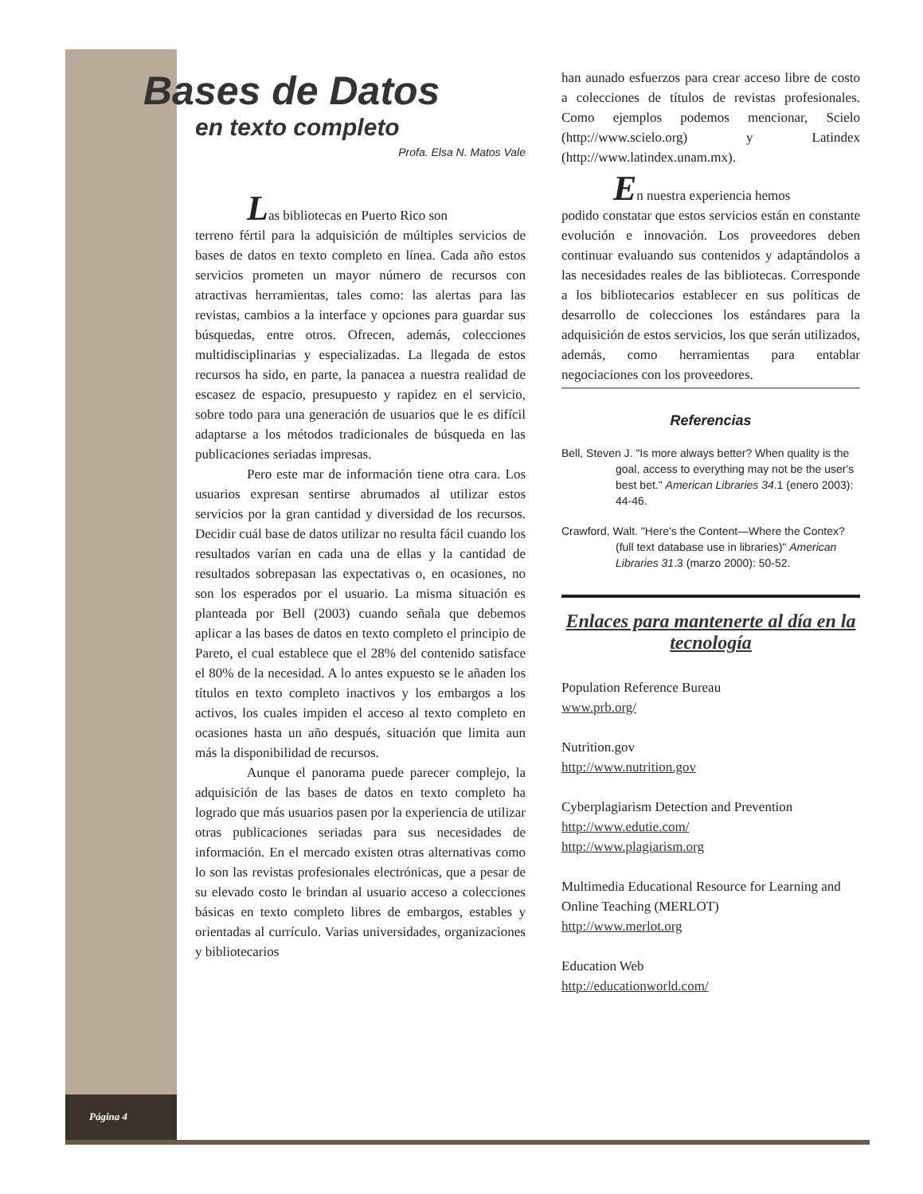Página 4
Bases de Datos
en texto completo
Profa. Elsa N. Matos Vale
Las bibliotecas en Puerto Rico son
terreno fértil para la adquisición de múltiples servicios de bases de datos en texto completo en línea. Cada año estos servicios prometen un mayor número de recursos con atractivas herramientas, tales como: las alertas para las revistas, cambios a la interface y opciones para guardar sus búsquedas, entre otros. Ofrecen, además, colecciones multidisciplinarias y especializadas. La llegada de estos recursos ha sido, en parte, la panacea a nuestra realidad de escasez de espacio, presupuesto y rapidez en el servicio, sobre todo para una generación de usuarios que le es difícil adaptarse a los métodos tradicionales de búsqueda en las publicaciones seriadas impresas.
Pero este mar de información tiene otra cara. Los usuarios expresan sentirse abrumados al utilizar estos servicios por la gran cantidad y diversidad de los recursos. Decidir cuál base de datos utilizar no resulta fácil cuando los resultados varían en cada una de ellas y la cantidad de resultados sobrepasan las expectativas o, en ocasiones, no son los esperados por el usuario. La misma situación es planteada por Bell (2003) cuando señala que debemos aplicar a las bases de datos en texto completo el principio de Pareto, el cual establece que el 28% del contenido satisface el 80% de la necesidad. A lo antes expuesto se le añaden los títulos en texto completo inactivos y los embargos a los activos, los cuales impiden el acceso al texto completo en ocasiones hasta un año después, situación que limita aun más la disponibilidad de recursos.
Aunque el panorama puede parecer complejo, la adquisición de las bases de datos en texto completo ha logrado que más usuarios pasen por la experiencia de utilizar otras publicaciones seriadas para sus necesidades de información. En el mercado existen otras alternativas como lo son las revistas profesionales electrónicas, que a pesar de su elevado costo le brindan al usuario acceso a colecciones básicas en texto completo libres de embargos, estables y orientadas al currículo. Varias universidades, organizaciones y bibliotecarios
han aunado esfuerzos para crear acceso libre de costo a colecciones de títulos de revistas profesionales. Como ejemplos podemos mencionar, Scielo (http://www.scielo.org) y Latindex (http://www.latindex.unam.mx).
En nuestra experiencia hemos
podido constatar que estos servicios están en constante evolución e innovación. Los proveedores deben continuar evaluando sus contenidos y adaptándolos a las necesidades reales de las bibliotecas. Corresponde a los bibliotecarios establecer en sus políticas de desarrollo de colecciones los estándares para la adquisición de estos servicios, los que serán utilizados, además, como herramientas para entablar negociaciones con los proveedores.
Referencias
Bell, Steven J. "Is more always better? When quality is the goal, access to everything may not be the user's best bet." American Libraries 34.1 (enero 2003): 44-46.
Crawford, Walt. "Here's the Content—Where the Contex? (full text database use in libraries)" American Libraries 31.3 (marzo 2000): 50-52.
Enlaces para mantenerte al día en la tecnología
Population Reference Bureau
www.prb.org/
Nutrition.gov
http://www.nutrition.gov
Cyberplagiarism Detection and Prevention
http://www.edutie.com/
http://www.plagiarism.org
Multimedia Educational Resource for Learning and Online Teaching (MERLOT)
http://www.merlot.org
Education Web
http://educationworld.com/